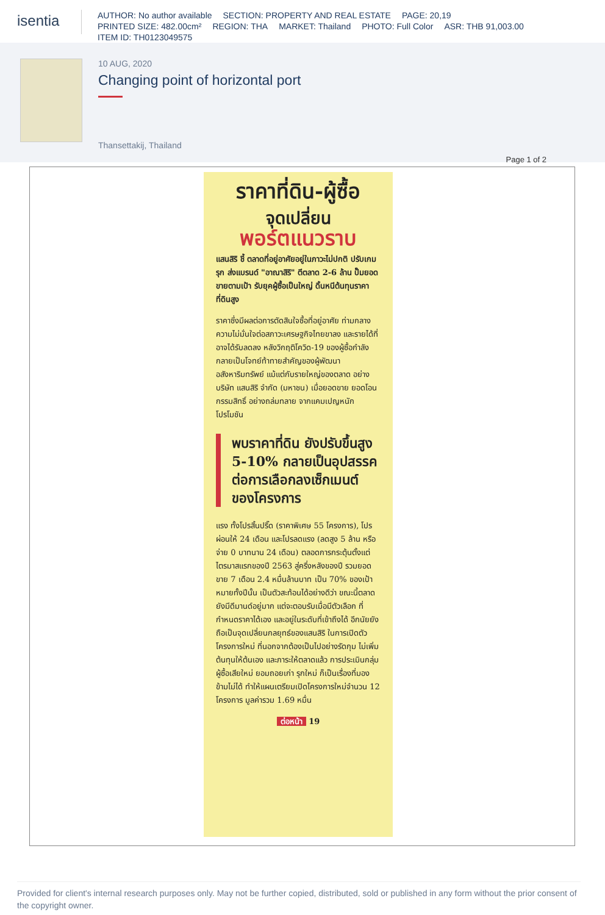isentia
AUTHOR: No author available SECTION: PROPERTY AND REAL ESTATE PAGE: 20,19
PRINTED SIZE: 482.00cm² REGION: THA MARKET: Thailand PHOTO: Full Color ASR: THB 91,003.00
ITEM ID: TH0123049575
10 AUG, 2020
Changing point of horizontal port
Thansettakij, Thailand
Page 1 of 2
ราคาที่ดิน-ผู้ซื้อ
จุดเปลี่ยน
พอร์ตแนวราบ
แสนสิริ ชี้ ตลาดที่อยู่อาศัยอยู่ในภาวะไม่ปกติ ปรับเกมรุก ส่งแบรนด์ "อาณาสิริ" ตีตลาด 2-6 ล้าน ปั๊มยอดขายตามเป้า รับยุคผู้ซื้อเป็นใหญ่ ดิ้นหนีต้นทุนราคาที่ดินสูง
ราคาซึ่งมีผลต่อการตัดสินใจซื้อที่อยู่อาศัย ท่ามกลางความไม่มั่นใจต่อสภาวะเศรษฐกิจไทยขาลง และรายได้ที่อาจได้รับลดลง หลังวิกฤติโควิด-19 ของผู้ซื้อกำลังกลายเป็นโจทย์ท้าทายสำคัญของผู้พัฒนาอสังหาริมทรัพย์ แม้แต่กับรายใหญ่ของตลาด อย่างบริษัท แสนสิริ จำกัด (มหาชน) เมื่อยอดขาย ยอดโอนกรรมสิทธิ์ อย่างถล่มทลาย จากแคมเปญหนัก โปรโมชัน
พบราคาที่ดิน ยังปรับขึ้นสูง 5-10% กลายเป็นอุปสรรค ต่อการเลือกลงเซ็กเมนต์ ของโครงการ
แรง ทั้งโปรสิ้นปริ๊ด (ราคาพิเศษ 55 โครงการ), โปรผ่อนให้ 24 เดือน และโปรลดแรง (ลดสูง 5 ล้าน หรือ จ่าย 0 บาทนาน 24 เดือน) ตลอดการกระตุ้นตั้งแต่ไตรมาสแรกของปี 2563 สู่ครึ่งหลังของปี รวมยอดขาย 7 เดือน 2.4 หมื่นล้านบาท เป็น 70% ของเป้าหมายทั้งปีนั้น เป็นตัวสะท้อนได้อย่างดีว่า ขณะนี้ตลาดยังมีดีมานด์อยู่มาก แต่จะตอบรับเมื่อมีตัวเลือก ที่กำหนดราคาได้เอง และอยู่ในระดับที่เข้าถึงได้ อีกนัยยังถือเป็นจุดเปลี่ยนกลยุทธ์ของแสนสิริ ในการเปิดตัวโครงการใหม่ ที่นอกจากต้องเป็นไปอย่างรัดกุม ไม่เพิ่มต้นทุนให้ต้นเอง และภาระให้ตลาดแล้ว การประเมินกลุ่มผู้ซื้อเสียใหม่ ยอมถอยเก่า รุกใหม่ ก็เป็นเรื่องที่มองข้ามไม่ได้ ทำให้แผนเตรียมเปิดโครงการใหม่จำนวน 12 โครงการ มูลค่ารวม 1.69 หมื่น
ต่อหน้า 19
Provided for client's internal research purposes only. May not be further copied, distributed, sold or published in any form without the prior consent of the copyright owner.